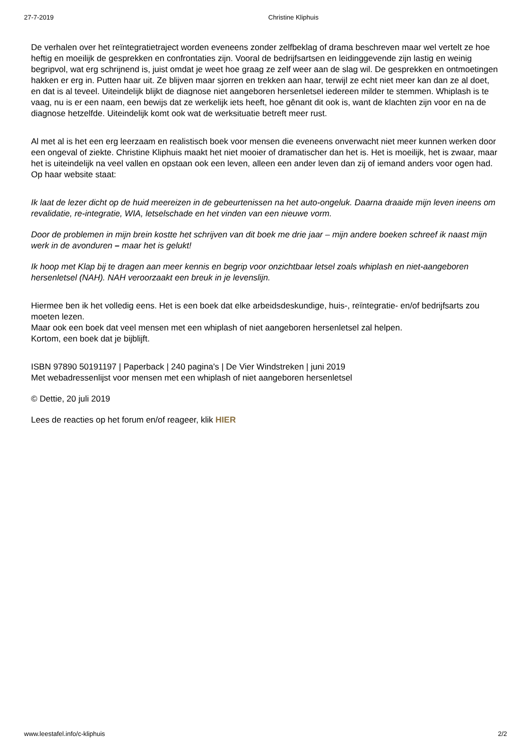27-7-2019 Christine Kliphuis
De verhalen over het reïntegratietraject worden eveneens zonder zelfbeklag of drama beschreven maar wel vertelt ze hoe heftig en moeilijk de gesprekken en confrontaties zijn. Vooral de bedrijfsartsen en leidinggevende zijn lastig en weinig begripvol, wat erg schrijnend is, juist omdat je weet hoe graag ze zelf weer aan de slag wil. De gesprekken en ontmoetingen hakken er erg in. Putten haar uit. Ze blijven maar sjorren en trekken aan haar, terwijl ze echt niet meer kan dan ze al doet, en dat is al teveel. Uiteindelijk blijkt de diagnose niet aangeboren hersenletsel iedereen milder te stemmen. Whiplash is te vaag, nu is er een naam, een bewijs dat ze werkelijk iets heeft, hoe gênant dit ook is, want de klachten zijn voor en na de diagnose hetzelfde. Uiteindelijk komt ook wat de werksituatie betreft meer rust.
Al met al is het een erg leerzaam en realistisch boek voor mensen die eveneens onverwacht niet meer kunnen werken door een ongeval of ziekte. Christine Kliphuis maakt het niet mooier of dramatischer dan het is. Het is moeilijk, het is zwaar, maar het is uiteindelijk na veel vallen en opstaan ook een leven, alleen een ander leven dan zij of iemand anders voor ogen had.
Op haar website staat:
Ik laat de lezer dicht op de huid meereizen in de gebeurtenissen na het auto-ongeluk. Daarna draaide mijn leven ineens om revalidatie, re-integratie, WIA, letselschade en het vinden van een nieuwe vorm.
Door de problemen in mijn brein kostte het schrijven van dit boek me drie jaar – mijn andere boeken schreef ik naast mijn werk in de avonduren – maar het is gelukt!
Ik hoop met Klap bij te dragen aan meer kennis en begrip voor onzichtbaar letsel zoals whiplash en niet-aangeboren hersenletsel (NAH). NAH veroorzaakt een breuk in je levenslijn.
Hiermee ben ik het volledig eens. Het is een boek dat elke arbeidsdeskundige, huis-, reïntegratie- en/of bedrijfsarts zou moeten lezen.
Maar ook een boek dat veel mensen met een whiplash of niet aangeboren hersenletsel zal helpen.
Kortom, een boek dat je bijblijft.
ISBN 97890 50191197 | Paperback | 240 pagina's | De Vier Windstreken | juni 2019
Met webadressenlijst voor mensen met een whiplash of niet aangeboren hersenletsel
© Dettie, 20 juli 2019
Lees de reacties op het forum en/of reageer, klik HIER
www.leestafel.info/c-kliphuis 2/2